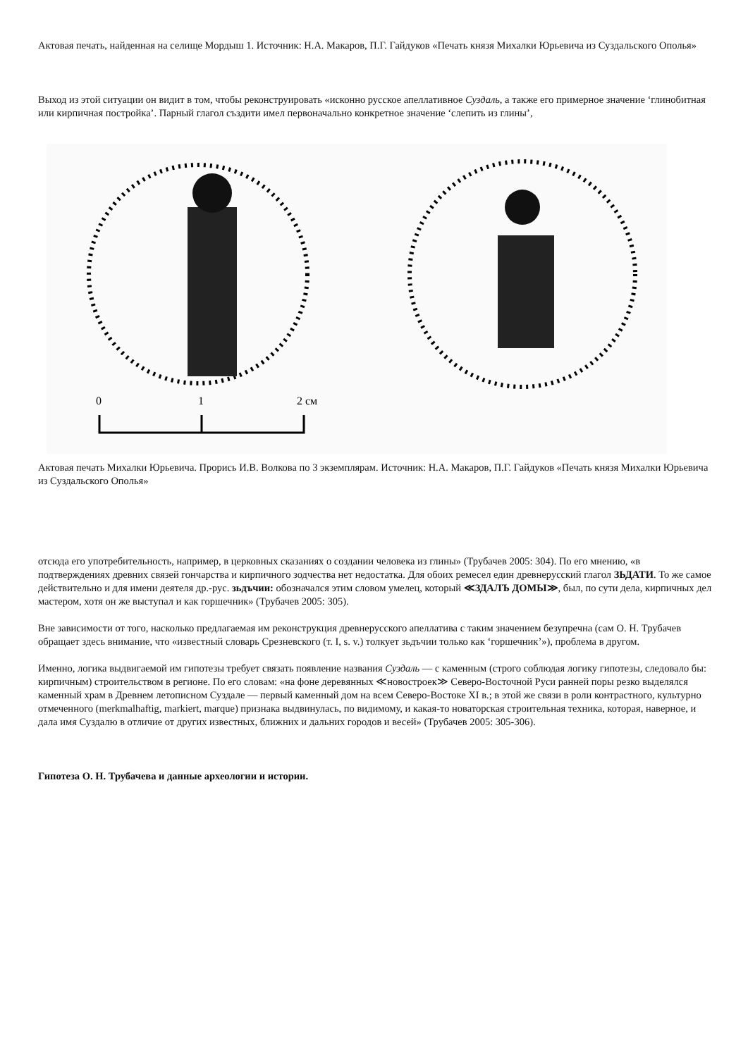Актовая печать, найденная на селище Мордыш 1. Источник: Н.А. Макаров, П.Г. Гайдуков «Печать князя Михалки Юрьевича из Суздальского Ополья»
Выход из этой ситуации он видит в том, чтобы реконструировать «исконно русское апеллативное Суздаль, а также его примерное значение ‘глинобитная или кирпичная постройка’. Парный глагол създити имел первоначально конкретное значение ‘слепить из глины’,
0
1
2 см
Актовая печать Михалки Юрьевича. Прорись И.В. Волкова по 3 экземплярам. Источник: Н.А. Макаров, П.Г. Гайдуков «Печать князя Михалки Юрьевича из Суздальского Ополья»
отсюда его употребительность, например, в церковных сказаниях о создании человека из глины» (Трубачев 2005: 304). По его мнению, «в подтверждениях древних связей гончарства и кирпичного зодчества нет недостатка. Для обоих ремесел един древнерусский глагол ЗЬДАТИ. То же самое действительно и для имени деятеля др.-рус. зьдъчии: обозначался этим словом умелец, который ≪ЗДАЛЪ ДОМЫ≫, был, по сути дела, кирпичных дел мастером, хотя он же выступал и как горшечник» (Трубачев 2005: 305).
Вне зависимости от того, насколько предлагаемая им реконструкция древнерусского апеллатива с таким значением безупречна (сам О. Н. Трубачев обращает здесь внимание, что «известный словарь Срезневского (т. I, s. v.) толкует зьдъчии только как ‘горшечник’»), проблема в другом.
Именно, логика выдвигаемой им гипотезы требует связать появление названия Суздаль — с каменным (строго соблюдая логику гипотезы, следовало бы: кирпичным) строительством в регионе. По его словам: «на фоне деревянных ≪новостроек≫ Северо-Восточной Руси ранней поры резко выделялся каменный храм в Древнем летописном Суздале — первый каменный дом на всем Северо-Востоке XI в.; в этой же связи в роли контрастного, культурно отмеченного (merkmalhaftig, markiert, marque) признака выдвинулась, по видимому, и какая-то новаторская строительная техника, которая, наверное, и дала имя Суздалю в отличие от других известных, ближних и дальних городов и весей» (Трубачев 2005: 305-306).
Гипотеза О. Н. Трубачева и данные археологии и истории.